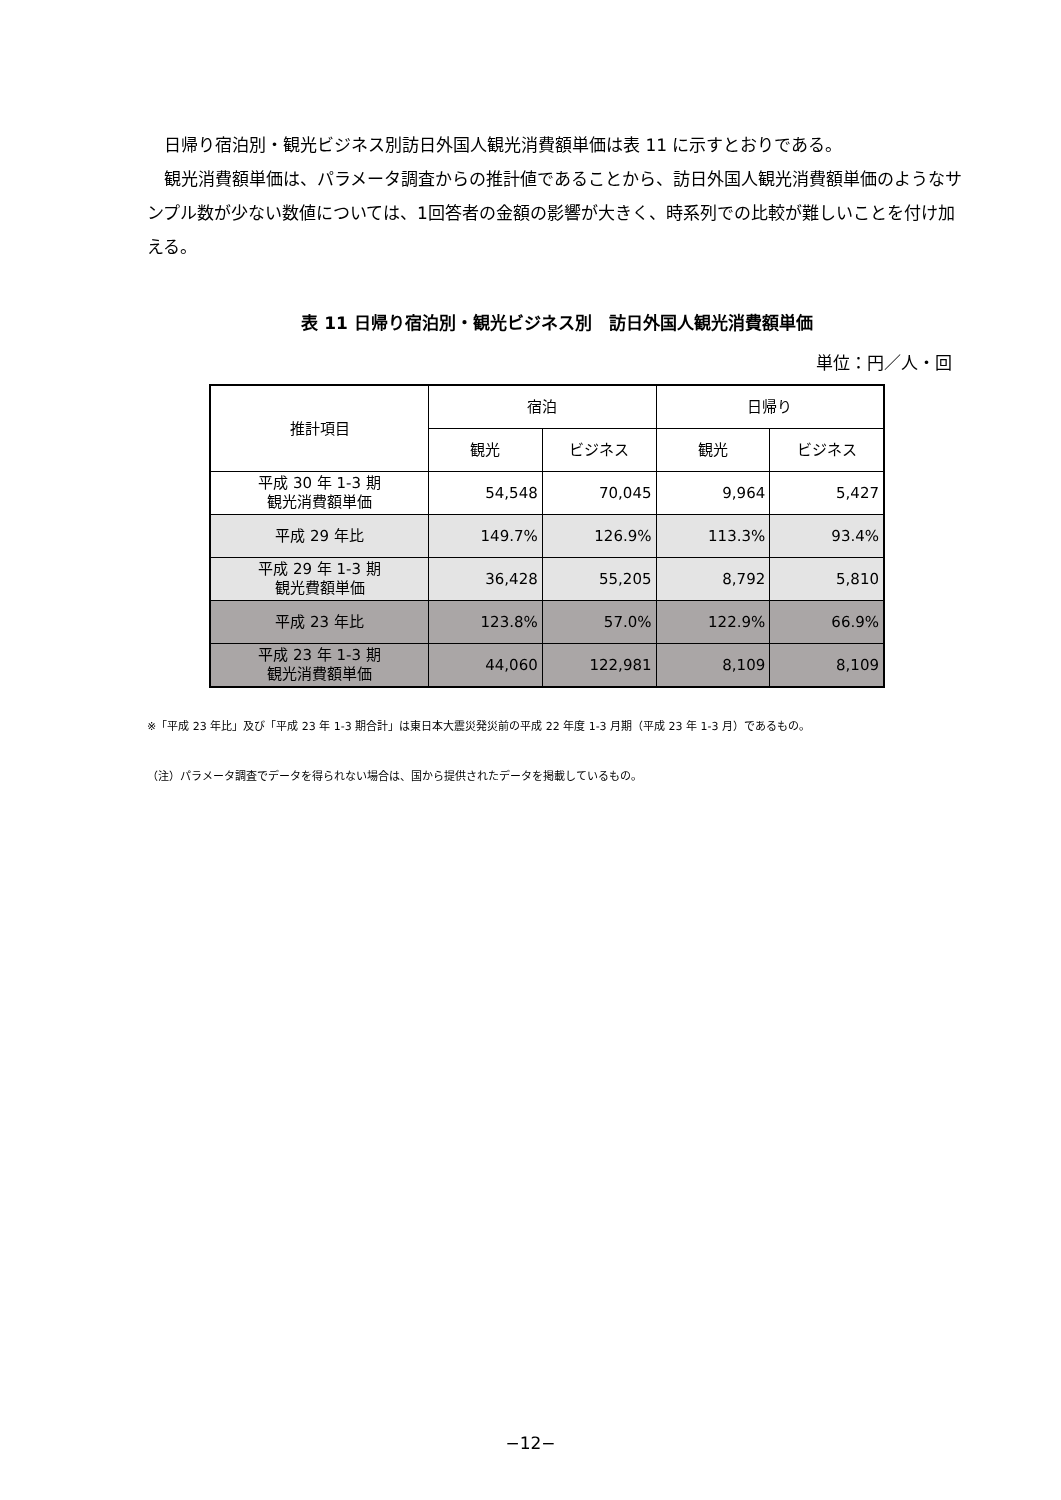日帰り宿泊別・観光ビジネス別訪日外国人観光消費額単価は表 11 に示すとおりである。
観光消費額単価は、パラメータ調査からの推計値であることから、訪日外国人観光消費額単価のようなサンプル数が少ない数値については、1回答者の金額の影響が大きく、時系列での比較が難しいことを付け加える。
表 11 日帰り宿泊別・観光ビジネス別　訪日外国人観光消費額単価
単位：円／人・回
| 推計項目 | 宿泊 | | 日帰り | |
| --- | --- | --- | --- | --- |
| | 観光 | ビジネス | 観光 | ビジネス |
| 平成 30 年 1-3 期 観光消費額単価 | 54,548 | 70,045 | 9,964 | 5,427 |
| 平成 29 年比 | 149.7% | 126.9% | 113.3% | 93.4% |
| 平成 29 年 1-3 期 観光費額単価 | 36,428 | 55,205 | 8,792 | 5,810 |
| 平成 23 年比 | 123.8% | 57.0% | 122.9% | 66.9% |
| 平成 23 年 1-3 期 観光消費額単価 | 44,060 | 122,981 | 8,109 | 8,109 |
※「平成 23 年比」及び「平成 23 年 1-3 期合計」は東日本大震災発災前の平成 22 年度 1-3 月期（平成 23 年 1-3 月）であるもの。
（注）パラメータ調査でデータを得られない場合は、国から提供されたデータを掲載しているもの。
−12−